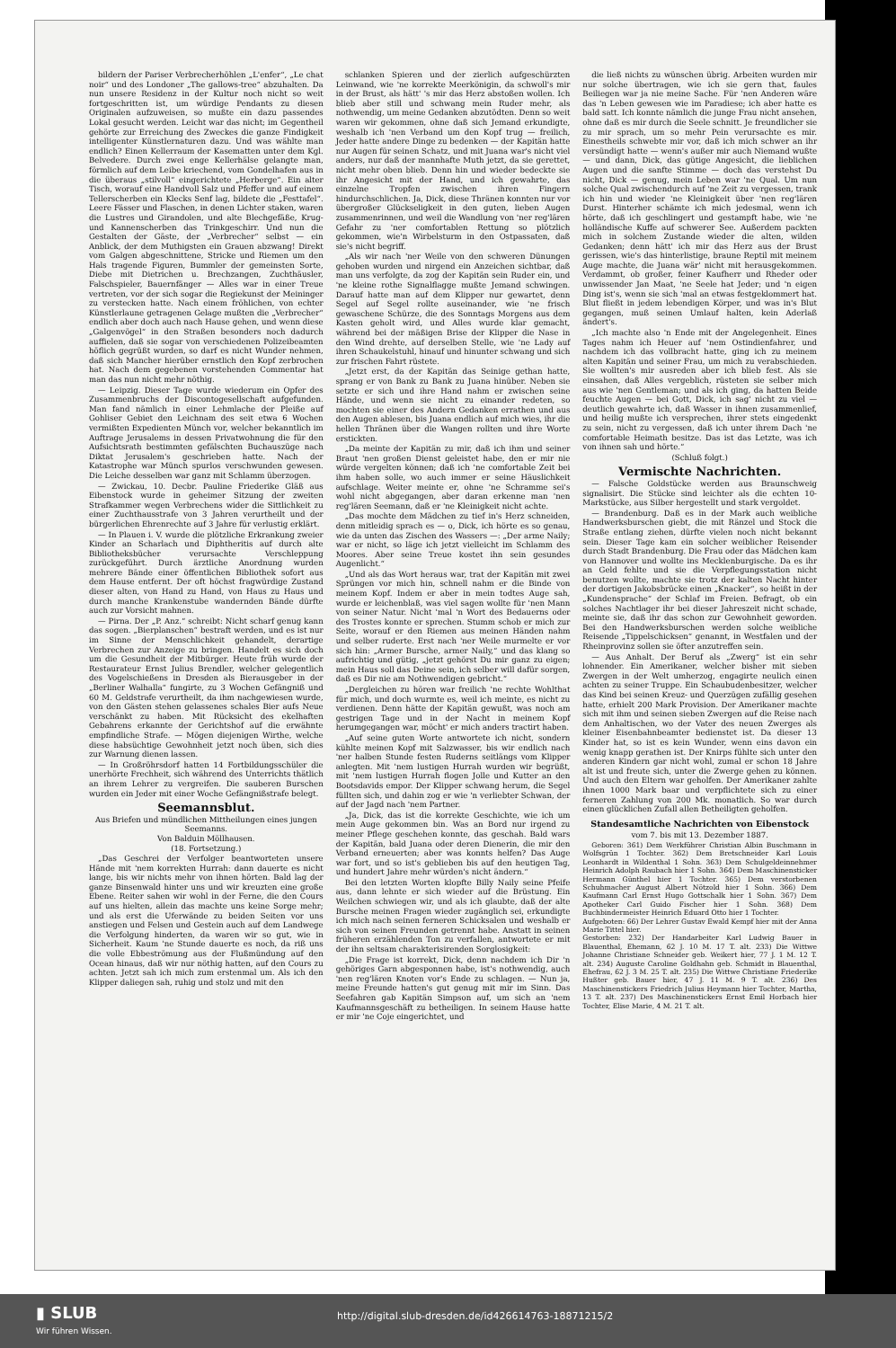bildern der Pariser Verbrecherhöhlen „L'enfer“, „Le chat noir“ und des Londoner „The gallows-tree“ abzuhalten. Da nun unsere Residenz in der Kultur noch nicht so weit fortgeschritten ist, um würdige Pendants zu diesen Originalen aufzuweisen, so mußte ein dazu passendes Lokal gesucht werden. Leicht war das nicht; im Gegentheil gehörte zur Erreichung des Zweckes die ganze Findigkeit intelligenter Künstlernaturen dazu. Und was wählte man endlich? Einen Kellerraum der Kasematten unter dem Kgl. Belvedere. Durch zwei enge Kellerhälse gelangte man, förmlich auf dem Leibe kriechend, vom Gondelhafen aus in die überaus „stilvoll“ eingerichtete „Herberge“. Ein alter Tisch, worauf eine Handvoll Salz und Pfeffer und auf einem Tellerscherben ein Klecks Senf lag, bildete die „Festtafel“. Leere Fässer und Flaschen, in denen Lichter staken, waren die Lustres und Girandolen, und alte Blechgefäße, Krug- und Kannenscherben das Trinkgeschirr. Und nun die Gestalten der Gäste, der „Verbrecher“ selbst — ein Anblick, der dem Muthigsten ein Grauen abzwang! Direkt vom Galgen abgeschnittene, Stricke und Riemen um den Hals tragende Figuren, Bummler der gemeinsten Sorte, Diebe mit Dietrichen u. Brechzangen, Zuchthäusler, Falschspieler, Bauernfänger — Alles war in einer Treue vertreten, vor der sich sogar die Regiekunst der Meininger zu verstecken hatte. Nach einem fröhlichen, von echter Künstlerlaune getragenen Gelage mußten die „Verbrecher“ endlich aber doch auch nach Hause gehen, und wenn diese „Galgenvögel“ in den Straßen besonders noch dadurch auffielen, daß sie sogar von verschiedenen Polizeibeamten höflich gegrüßt wurden, so darf es nicht Wunder nehmen, daß sich Mancher hierüber ernstlich den Kopf zerbrochen hat. Nach dem gegebenen vorstehenden Commentar hat man das nun nicht mehr nöthig.
— Leipzig. Dieser Tage wurde wiederum ein Opfer des Zusammenbruchs der Discontogesellschaft aufgefunden. Man fand nämlich in einer Lehmlache der Pleiße auf Gohliser Gebiet den Leichnam des seit etwa 6 Wochen vermißten Expedienten Münch vor, welcher bekanntlich im Auftrage Jerusalems in dessen Privatwohnung die für den Aufsichtsrath bestimmten gefälschten Buchauszüge nach Diktat Jerusalem's geschrieben hatte. Nach der Katastrophe war Münch spurlos verschwunden gewesen. Die Leiche desselben war ganz mit Schlamm überzogen.
— Zwickau, 10. Decbr. Pauline Friederike Gläß aus Eibenstock wurde in geheimer Sitzung der zweiten Strafkammer wegen Verbrechens wider die Sittlichkeit zu einer Zuchthausstrafe von 3 Jahren verurtheilt und der bürgerlichen Ehrenrechte auf 3 Jahre für verlustig erklärt.
— In Plauen i. V. wurde die plötzliche Erkrankung zweier Kinder an Scharlach und Diphtheritis auf durch alte Bibliotheksbücher verursachte Verschleppung zurückgeführt. Durch ärztliche Anordnung wurden mehrere Bände einer öffentlichen Bibliothek sofort aus dem Hause entfernt. Der oft höchst fragwürdige Zustand dieser alten, von Hand zu Hand, von Haus zu Haus und durch manche Krankenstube wandernden Bände dürfte auch zur Vorsicht mahnen.
— Pirna. Der „P. Anz.“ schreibt: Nicht scharf genug kann das sogen. „Bierplanschen“ bestraft werden, und es ist nur im Sinne der Menschlichkeit gehandelt, derartige Verbrechen zur Anzeige zu bringen. Handelt es sich doch um die Gesundheit der Mitbürger. Heute früh wurde der Restaurateur Ernst Julius Brendler, welcher gelegentlich des Vogelschießens in Dresden als Bierausgeber in der „Berliner Walhalla“ fungirte, zu 3 Wochen Gefängniß und 60 M. Geldstrafe verurtheilt, da ihm nachgewiesen wurde, von den Gästen stehen gelassenes schales Bier aufs Neue verschänkt zu haben. Mit Rücksicht des ekelhaften Gebahrens erkannte der Gerichtshof auf die erwähnte empfindliche Strafe. — Mögen diejenigen Wirthe, welche diese habsüchtige Gewohnheit jetzt noch üben, sich dies zur Warnung dienen lassen.
— In Großröhrsdorf hatten 14 Fortbildungsschüler die unerhörte Frechheit, sich während des Unterrichts thätlich an ihrem Lehrer zu vergreifen. Die sauberen Burschen wurden ein Jeder mit einer Woche Gefängnißstrafe belegt.
Seemannsblut.
Aus Briefen und mündlichen Mittheilungen eines jungen Seemanns.
Von Balduin Möllhausen.
(18. Fortsetzung.)
„Das Geschrei der Verfolger beantworteten unsere Hände mit 'nem korrekten Hurrah: dann dauerte es nicht lange, bis wir nichts mehr von ihnen hörten. Bald lag der ganze Binsenwald hinter uns und wir kreuzten eine große Ebene. Reiter sahen wir wohl in der Ferne, die den Cours auf uns hielten, allein das machte uns keine Sorge mehr; und als erst die Uferwände zu beiden Seiten vor uns anstiegen und Felsen und Gestein auch auf dem Landwege die Verfolgung hinderten, da waren wir so gut, wie in Sicherheit. Kaum 'ne Stunde dauerte es noch, da riß uns die volle Ebbeströmung aus der Flußmündung auf den Ocean hinaus, daß wir nur nöthig hatten, auf den Cours zu achten. Jetzt sah ich mich zum erstenmal um. Als ich den Klipper daliegen sah, ruhig und stolz und mit den
schlanken Spieren und der zierlich aufgeschürzten Leinwand, wie 'ne korrekte Meerkönigin, da schwoll's mir in der Brust, als hätt' 's mir das Herz abstoßen wollen. Ich blieb aber still und schwang mein Ruder mehr, als nothwendig, um meine Gedanken abzutödten. Denn so weit waren wir gekommen, ohne daß sich Jemand erkundigte, weshalb ich 'nen Verband um den Kopf trug — freilich, Jeder hatte andere Dinge zu bedenken — der Kapitän hatte nur Augen für seinen Schatz, und mit Juana war's nicht viel anders, nur daß der mannhafte Muth jetzt, da sie gerettet, nicht mehr oben blieb. Denn hin und wieder bedeckte sie ihr Angesicht mit der Hand, und ich gewahrte, das einzelne Tropfen zwischen ihren Fingern hindurchschlichen. Ja, Dick, diese Thränen konnten nur vor übergroßer Glückseligkeit in den guten, lieben Augen zusammenrinnen, und weil die Wandlung von 'ner reg'lären Gefahr zu 'ner comfortablen Rettung so plötzlich gekommen, wie'n Wirbelsturm in den Ostpassaten, daß sie's nicht begriff.
„Als wir nach 'ner Weile von den schweren Dünungen gehoben wurden und nirgend ein Anzeichen sichtbar, daß man uns verfolgte, da zog der Kapitän sein Ruder ein, und 'ne kleine rothe Signalflagge mußte Jemand schwingen. Darauf hatte man auf dem Klipper nur gewartet, denn Segel auf Segel rollte auseinander, wie 'ne frisch gewaschene Schürze, die des Sonntags Morgens aus dem Kasten geholt wird, und Alles wurde klar gemacht, während bei der mäßigen Brise der Klipper die Nase in den Wind drehte, auf derselben Stelle, wie 'ne Lady auf ihren Schaukelstuhl, hinauf und hinunter schwang und sich zur frischen Fahrt rüstete.
„Jetzt erst, da der Kapitän das Seinige gethan hatte, sprang er von Bank zu Bank zu Juana hinüber. Neben sie setzte er sich und ihre Hand nahm er zwischen seine Hände, und wenn sie nicht zu einander redeten, so mochten sie einer des Andern Gedanken errathen und aus den Augen ablesen, bis Juana endlich auf mich wies, ihr die hellen Thränen über die Wangen rollten und ihre Worte erstickten.
„Da meinte der Kapitän zu mir, daß ich ihm und seiner Braut 'nen großen Dienst geleistet habe, den er mir nie würde vergelten können; daß ich 'ne comfortable Zeit bei ihm haben solle, wo auch immer er seine Häuslichkeit aufschlage. Weiter meinte er, ohne 'ne Schramme sei's wohl nicht abgegangen, aber daran erkenne man 'nen reg'lären Seemann, daß er 'ne Kleinigkeit nicht achte.
„Das mochte dem Mädchen zu tief in's Herz schneiden, denn mitleidig sprach es — o, Dick, ich hörte es so genau, wie da unten das Zischen des Wassers —: „Der arme Naily; war er nicht, so läge ich jetzt vielleicht im Schlamm des Moores. Aber seine Treue kostet ihn sein gesundes Augenlicht.“
„Und als das Wort heraus war, trat der Kapitän mit zwei Sprüngen vor mich hin, schnell nahm er die Binde von meinem Kopf. Indem er aber in mein todtes Auge sah, wurde er leichenblaß, was viel sagen wollte für 'nen Mann von seiner Natur. Nicht 'mal 'n Wort des Bedauerns oder des Trostes konnte er sprechen. Stumm schob er mich zur Seite, worauf er den Riemen aus meinen Händen nahm und selber ruderte. Erst nach 'ner Weile murmelte er vor sich hin: „Armer Bursche, armer Naily,“ und das klang so aufrichtig und gütig, „jetzt gehörst Du mir ganz zu eigen; mein Haus soll das Deine sein, ich selber will dafür sorgen, daß es Dir nie am Nothwendigen gebricht.“
„Dergleichen zu hören war freilich 'ne rechte Wohlthat für mich, und doch wurmte es, weil ich meinte, es nicht zu verdienen. Denn hätte der Kapitän gewußt, was noch am gestrigen Tage und in der Nacht in meinem Kopf herumgegangen war, möcht' er mich anders tractirt haben.
„Auf seine guten Worte antwortete ich nicht, sondern kühlte meinen Kopf mit Salzwasser, bis wir endlich nach 'ner halben Stunde festen Ruderns seitlängs vom Klipper anlegten. Mit 'nem lustigen Hurrah wurden wir begrüßt, mit 'nem lustigen Hurrah flogen Jolle und Kutter an den Bootsdavids empor. Der Klipper schwang herum, die Segel füllten sich, und dahin zog er wie 'n verliebter Schwan, der auf der Jagd nach 'nem Partner.
„Ja, Dick, das ist die korrekte Geschichte, wie ich um mein Auge gekommen bin. Was an Bord nur irgend zu meiner Pflege geschehen konnte, das geschah. Bald wars der Kapitän, bald Juana oder deren Dienerin, die mir den Verband erneuerten; aber was konnts helfen? Das Auge war fort, und so ist's geblieben bis auf den heutigen Tag, und hundert Jahre mehr würden's nicht ändern.“
Bei den letzten Worten klopfte Billy Naily seine Pfeife aus, dann lehnte er sich wieder auf die Brüstung. Ein Weilchen schwiegen wir, und als ich glaubte, daß der alte Bursche meinen Fragen wieder zugänglich sei, erkundigte ich mich nach seinen ferneren Schicksalen und weshalb er sich von seinen Freunden getrennt habe. Anstatt in seinen früheren erzählenden Ton zu verfallen, antwortete er mit der ihn seltsam charakterisirenden Sorglosigkeit:
„Die Frage ist korrekt, Dick, denn nachdem ich Dir 'n gehöriges Garn abgesponnen habe, ist's nothwendig, auch 'nen reg'lären Knoten vor's Ende zu schlagen. — Nun ja, meine Freunde hatten's gut genug mit mir im Sinn. Das Seefahren gab Kapitän Simpson auf, um sich an 'nem Kaufmannsgeschäft zu betheiligen. In seinem Hause hatte er mir 'ne Coje eingerichtet, und
die ließ nichts zu wünschen übrig. Arbeiten wurden mir nur solche übertragen, wie ich sie gern that, faules Beiliegen war ja nie meine Sache. Für 'nen Anderen wäre das 'n Leben gewesen wie im Paradiese; ich aber hatte es bald satt. Ich konnte nämlich die junge Frau nicht ansehen, ohne daß es mir durch die Seele schnitt. Je freundlicher sie zu mir sprach, um so mehr Pein verursachte es mir. Einestheils schwebte mir vor, daß ich mich schwer an ihr versündigt hatte — wenn's außer mir auch Niemand wußte — und dann, Dick, das gütige Angesicht, die lieblichen Augen und die sanfte Stimme — doch das verstehst Du nicht, Dick — genug, mein Leben war 'ne Qual. Um nun solche Qual zwischendurch auf 'ne Zeit zu vergessen, trank ich hin und wieder 'ne Kleinigkeit über 'nen reg'lären Durst. Hinterher schämte ich mich jedesmal, wenn ich hörte, daß ich geschlingert und gestampft habe, wie 'ne holländische Kuffe auf schwerer See. Außerdem packten mich in solchem Zustande wieder die alten, wilden Gedanken; denn hätt' ich mir das Herz aus der Brust gerissen, wie's das hinterlistige, braune Reptil mit meinem Auge machte, die Juana wär' nicht mit herausgekommen. Verdammt, ob großer, feiner Kaufherr und Rheder oder unwissender Jan Maat, 'ne Seele hat Jeder; und 'n eigen Ding ist's, wenn sie sich 'mal an etwas festgeklommert hat. Blut fließt in jedem lebendigen Körper, und was in's Blut gegangen, muß seinen Umlauf halten, kein Aderlaß ändert's.
„Ich machte also 'n Ende mit der Angelegenheit. Eines Tages nahm ich Heuer auf 'nem Ostindienfahrer, und nachdem ich das vollbracht hatte, ging ich zu meinem alten Kapitän und seiner Frau, um mich zu verabschieden. Sie wollten's mir ausreden aber ich blieb fest. Als sie einsahen, daß Alles vergeblich, rüsteten sie selber mich aus wie 'nen Gentleman; und als ich ging, da hatten Beide feuchte Augen — bei Gott, Dick, ich sag' nicht zu viel — deutlich gewahrte ich, daß Wasser in ihnen zusammenlief, und heilig mußte ich versprechen, ihrer stets eingedenkt zu sein, nicht zu vergessen, daß ich unter ihrem Dach 'ne comfortable Heimath besitze. Das ist das Letzte, was ich von ihnen sah und hörte.“
(Schluß folgt.)
Vermischte Nachrichten.
— Falsche Goldstücke werden aus Braunschweig signalisirt. Die Stücke sind leichter als die echten 10-Markstücke, aus Silber hergestellt und stark vergoldet.
— Brandenburg. Daß es in der Mark auch weibliche Handwerksburschen giebt, die mit Ränzel und Stock die Straße entlang ziehen, dürfte vielen noch nicht bekannt sein. Dieser Tage kam ein solcher weiblicher Reisender durch Stadt Brandenburg. Die Frau oder das Mädchen kam von Hannover und wollte ins Mecklenburgische. Da es ihr an Geld fehlte und sie die Verpflegungsstation nicht benutzen wollte, machte sie trotz der kalten Nacht hinter der dortigen Jakobsbrücke einen „Knacker“, so heißt in der „Kundensprache“ der Schlaf im Freien. Befragt, ob ein solches Nachtlager ihr bei dieser Jahreszeit nicht schade, meinte sie, daß ihr das schon zur Gewohnheit geworden. Bei den Handwerksburschen werden solche weibliche Reisende „Tippelschicksen“ genannt, in Westfalen und der Rheinprovinz sollen sie öfter anzutreffen sein.
— Aus Anhalt. Der Beruf als „Zwerg“ ist ein sehr lohnender. Ein Amerikaner, welcher bisher mit sieben Zwergen in der Welt umherzog, engagirte neulich einen achten zu seiner Truppe. Ein Schaubudenbesitzer, welcher das Kind bei seinen Kreuz- und Querzügen zufällig gesehen hatte, erhielt 200 Mark Provision. Der Amerikaner machte sich mit ihm und seinen sieben Zwergen auf die Reise nach dem Anhaltischen, wo der Vater des neuen Zwerges als kleiner Eisenbahnbeamter bedienstet ist. Da dieser 13 Kinder hat, so ist es kein Wunder, wenn eins davon ein wenig knapp gerathen ist. Der Knirps fühlte sich unter den anderen Kindern gar nicht wohl, zumal er schon 18 Jahre alt ist und freute sich, unter die Zwerge gehen zu können. Und auch den Eltern war geholfen. Der Amerikaner zahlte ihnen 1000 Mark baar und verpflichtete sich zu einer ferneren Zahlung von 200 Mk. monatlich. So war durch einen glücklichen Zufall allen Betheiligten geholfen.
Standesamtliche Nachrichten von Eibenstock
vom 7. bis mit 13. Dezember 1887.
Geboren: 361) Dem Werkführer Christian Albin Buschmann in Wolfsgrün 1 Tochter. 362) Dem Bretschneider Karl Louis Leonhardt in Wildenthal 1 Sohn. 363) Dem Schulgeldeinnehmer Heinrich Adolph Raubach hier 1 Sohn. 364) Dem Maschinensticker Hermann Günthel hier 1 Tochter. 365) Dem verstorbenen Schuhmacher August Albert Nötzold hier 1 Sohn. 366) Dem Kaufmann Carl Ernst Hugo Gottschalk hier 1 Sohn. 367) Dem Apotheker Carl Guido Fischer hier 1 Sohn. 368) Dem Buchbindermeister Heinrich Eduard Otto hier 1 Tochter.
Aufgeboten: 66) Der Lehrer Gustav Ewald Kempf hier mit der Anna Marie Tittel hier.
Gestorben: 232) Der Handarbeiter Karl Ludwig Bauer in Blauenthal, Ehemann, 62 J. 10 M. 17 T. alt. 233) Die Wittwe Johanne Christiane Schneider geb. Weikert hier, 77 J. 1 M. 12 T. alt. 234) Auguste Caroline Goldhahn geb. Schmidt in Blauenthal, Ehefrau, 62 J. 3 M. 25 T. alt. 235) Die Wittwe Christiane Friederike Hußter geb. Bauer hier, 47 J. 11 M. 9 T. alt. 236) Des Maschinenstickers Friedrich Julius Heymann hier Tochter, Martha, 13 T. alt. 237) Des Maschinenstickers Ernst Emil Horbach hier Tochter, Elise Marie, 4 M. 21 T. alt.
▮ SLUB
Wir führen Wissen.
http://digital.slub-dresden.de/id426614763-18871215/2